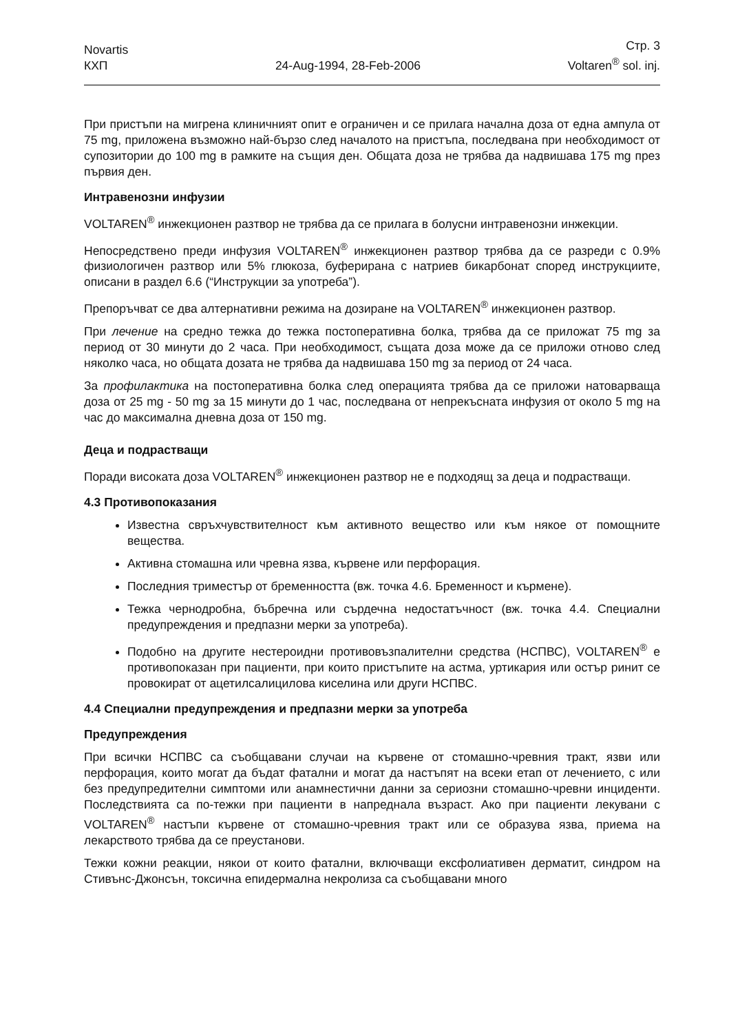Novartis
КХП
24-Aug-1994, 28-Feb-2006
Стр. 3
Voltaren<sup>®</sup> sol. inj.
При пристъпи на мигрена клиничният опит е ограничен и се прилага начална доза от една ампула от 75 mg, приложена възможно най-бързо след началото на пристъпа, последвана при необходимост от супозитории до 100 mg в рамките на същия ден. Общата доза не трябва да надвишава 175 mg през първия ден.
Интравенозни инфузии
VOLTAREN<sup>®</sup> инжекционен разтвор не трябва да се прилага в болусни интравенозни инжекции.
Непосредствено преди инфузия VOLTAREN<sup>®</sup> инжекционен разтвор трябва да се разреди с 0.9% физиологичен разтвор или 5% глюкоза, буферирана с натриев бикарбонат според инструкциите, описани в раздел 6.6 (“Инструкции за употреба”).
Препоръчват се два алтернативни режима на дозиране на VOLTAREN<sup>®</sup> инжекционен разтвор.
При лечение на средно тежка до тежка постоперативна болка, трябва да се приложат 75 mg за период от 30 минути до 2 часа. При необходимост, същата доза може да се приложи отново след няколко часа, но общата дозата не трябва да надвишава 150 mg за период от 24 часа.
За профилактика на постоперативна болка след операцията трябва да се приложи натоварваща доза от 25 mg - 50 mg за 15 минути до 1 час, последвана от непрекъсната инфузия от около 5 mg на час до максимална дневна доза от 150 mg.
Деца и подрастващи
Поради високата доза VOLTAREN<sup>®</sup> инжекционен разтвор не е подходящ за деца и подрастващи.
4.3 Противопоказания
Известна свръхчувствителност към активното вещество или към някое от помощните вещества.
Активна стомашна или чревна язва, кървене или перфорация.
Последния триместър от бременността (вж. точка 4.6. Бременност и кърмене).
Тежка чернодробна, бъбречна или сърдечна недостатъчност (вж. точка 4.4. Специални предупреждения и предпазни мерки за употреба).
Подобно на другите нестероидни противовъзпалителни средства (НСПВС), VOLTAREN<sup>®</sup> е противопоказан при пациенти, при които пристъпите на астма, уртикария или остър ринит се провокират от ацетилсалицилова киселина или други НСПВС.
4.4 Специални предупреждения и предпазни мерки за употреба
Предупреждения
При всички НСПВС са съобщавани случаи на кървене от стомашно-чревния тракт, язви или перфорация, които могат да бъдат фатални и могат да настъпят на всеки етап от лечението, с или без предупредителни симптоми или анамнестични данни за сериозни стомашно-чревни инциденти. Последствията са по-тежки при пациенти в напреднала възраст. Ако при пациенти лекувани с VOLTAREN<sup>®</sup> настъпи кървене от стомашно-чревния тракт или се образува язва, приема на лекарството трябва да се преустанови.
Тежки кожни реакции, някои от които фатални, включващи ексфолиативен дерматит, синдром на Стивънс-Джонсън, токсична епидермална некролиза са съобщавани много